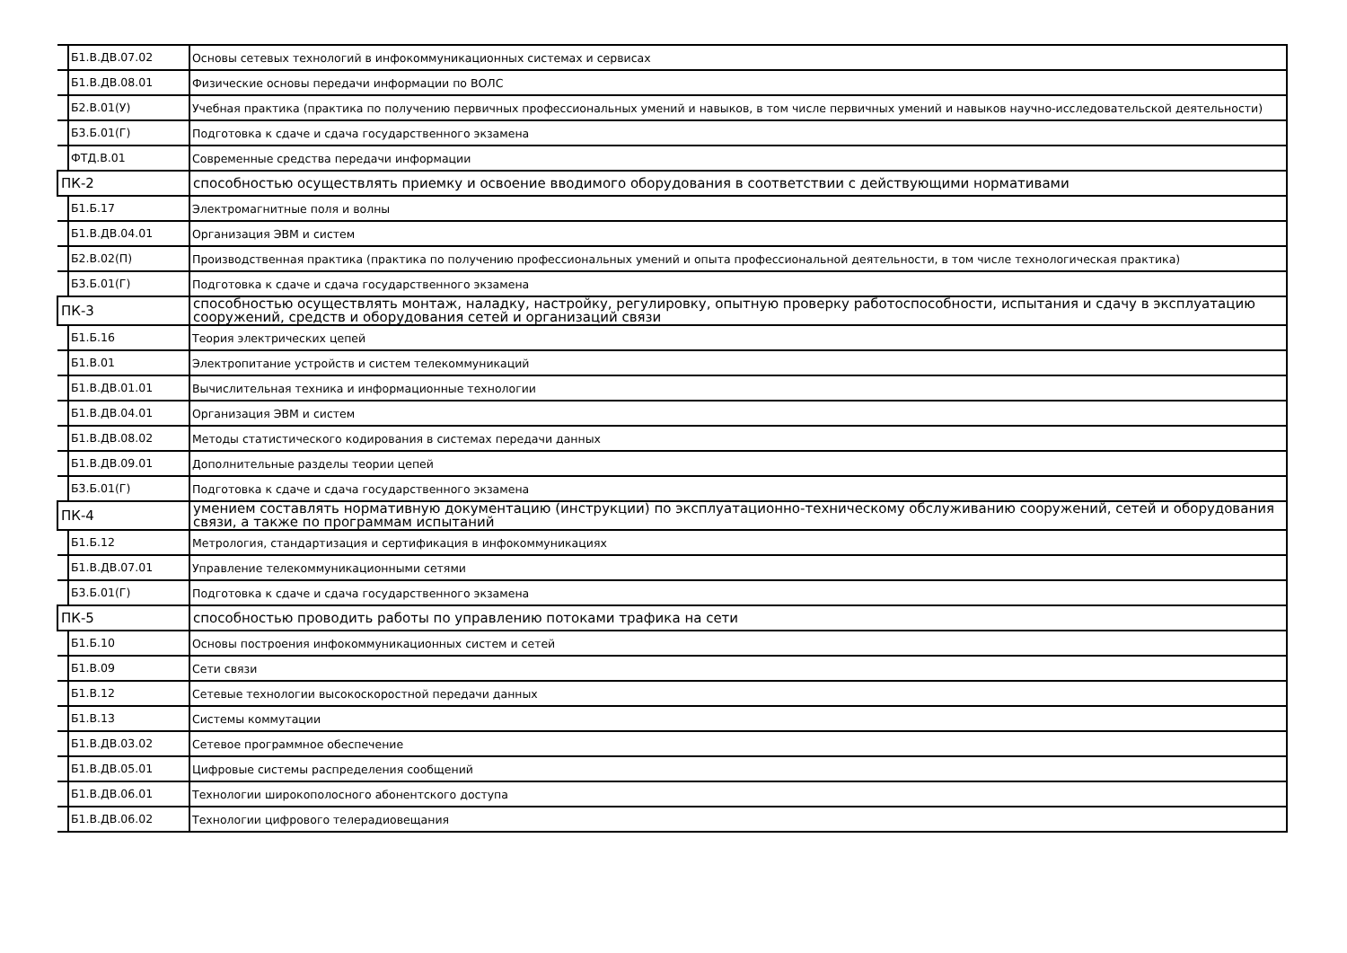| Б1.В.ДВ.07.02 | Основы сетевых технологий в инфокоммуникационных системах и сервисах |
| Б1.В.ДВ.08.01 | Физические основы передачи информации по ВОЛС |
| Б2.В.01(У) | Учебная практика (практика по получению первичных профессиональных умений и навыков, в том числе первичных умений и навыков научно-исследовательской деятельности) |
| Б3.Б.01(Г) | Подготовка к сдаче и сдача государственного экзамена |
| ФТД.В.01 | Современные средства передачи информации |
| ПК-2 | способностью осуществлять приемку и освоение вводимого оборудования в соответствии с действующими нормативами |
| Б1.Б.17 | Электромагнитные поля и волны |
| Б1.В.ДВ.04.01 | Организация ЭВМ и систем |
| Б2.В.02(П) | Производственная практика (практика по получению профессиональных умений и опыта профессиональной деятельности, в том числе технологическая практика) |
| Б3.Б.01(Г) | Подготовка к сдаче и сдача государственного экзамена |
| ПК-3 | способностью осуществлять монтаж, наладку, настройку, регулировку, опытную проверку работоспособности, испытания и сдачу в эксплуатацию сооружений, средств и оборудования сетей и организаций связи |
| Б1.Б.16 | Теория электрических цепей |
| Б1.В.01 | Электропитание устройств и систем телекоммуникаций |
| Б1.В.ДВ.01.01 | Вычислительная техника и информационные технологии |
| Б1.В.ДВ.04.01 | Организация ЭВМ и систем |
| Б1.В.ДВ.08.02 | Методы статистического кодирования в системах передачи данных |
| Б1.В.ДВ.09.01 | Дополнительные разделы теории цепей |
| Б3.Б.01(Г) | Подготовка к сдаче и сдача государственного экзамена |
| ПК-4 | умением составлять нормативную документацию (инструкции) по эксплуатационно-техническому обслуживанию сооружений, сетей и оборудования связи, а также по программам испытаний |
| Б1.Б.12 | Метрология, стандартизация и сертификация в инфокоммуникациях |
| Б1.В.ДВ.07.01 | Управление телекоммуникационными сетями |
| Б3.Б.01(Г) | Подготовка к сдаче и сдача государственного экзамена |
| ПК-5 | способностью проводить работы по управлению потоками трафика на сети |
| Б1.Б.10 | Основы построения инфокоммуникационных систем и сетей |
| Б1.В.09 | Сети связи |
| Б1.В.12 | Сетевые технологии высокоскоростной передачи данных |
| Б1.В.13 | Системы коммутации |
| Б1.В.ДВ.03.02 | Сетевое программное обеспечение |
| Б1.В.ДВ.05.01 | Цифровые системы распределения сообщений |
| Б1.В.ДВ.06.01 | Технологии широкополосного абонентского доступа |
| Б1.В.ДВ.06.02 | Технологии цифрового телерадиовещания |